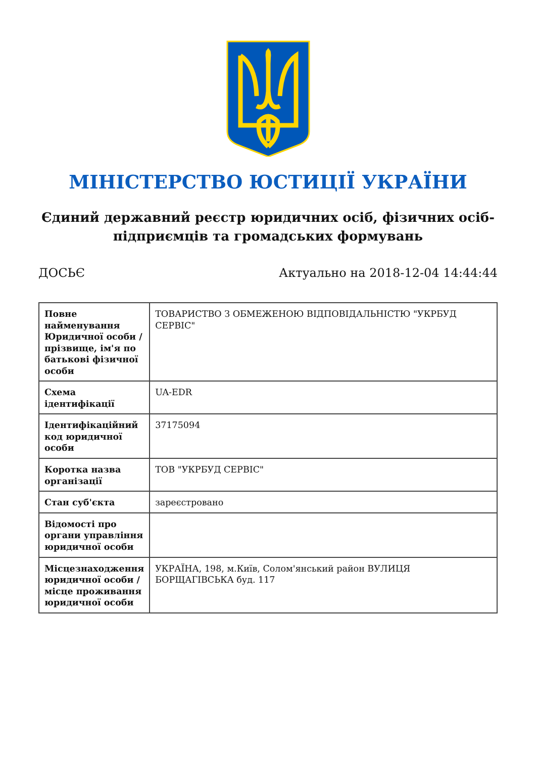МІНІСТЕРСТВО ЮСТИЦІЇ УКРАЇНИ
Єдиний державний реєстр юридичних осіб, фізичних осіб-підприємців та громадських формувань
ДОСЬЄ Актуально на 2018-12-04 14:44:44
| Повне найменування Юридичної особи / прізвище, ім'я по батькові фізичної особи | ТОВАРИСТВО З ОБМЕЖЕНОЮ ВІДПОВІДАЛЬНІСТЮ "УКРБУД СЕРВІС" |
| Схема ідентифікації | UA-EDR |
| Ідентифікаційний код юридичної особи | 37175094 |
| Коротка назва організації | ТОВ "УКРБУД СЕРВІС" |
| Стан суб'єкта | зареєстровано |
| Відомості про органи управління юридичної особи | |
| Місцезнаходження юридичної особи / місце проживання юридичної особи | УКРАЇНА, 198, м.Київ, Солом'янський район ВУЛИЦЯ БОРЩАГІВСЬКА буд. 117 |